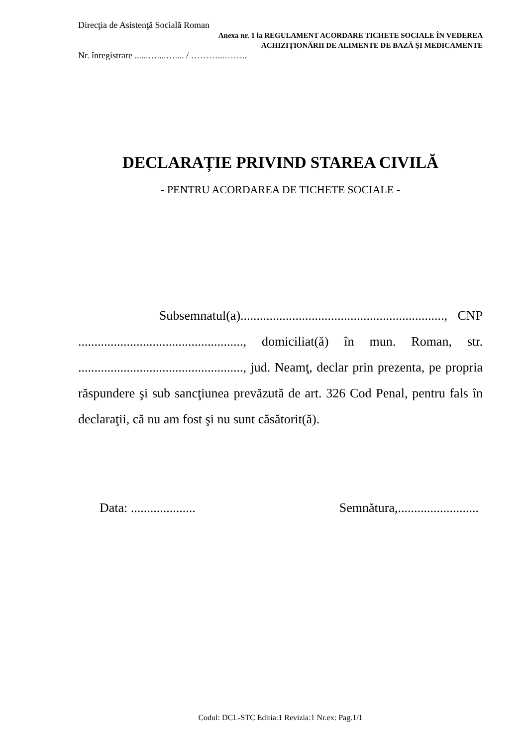Direcţia de Asistenţă Socială Roman
Anexa nr. 1 la REGULAMENT ACORDARE TICHETE SOCIALE ÎN VEDEREA
ACHIZIȚIONĂRII DE ALIMENTE DE BAZĂ ŞI MEDICAMENTE
Nr. înregistrare ......…....….... / ………...……..
DECLARAȚIE PRIVIND STAREA CIVILĂ
- PENTRU ACORDAREA DE TICHETE SOCIALE -
Subsemnatul(a)..............................................................., CNP ..................................................., domiciliat(ă) în mun. Roman, str. ..................................................., jud. Neamţ, declar prin prezenta, pe propria răspundere şi sub sancţiunea prevăzută de art. 326 Cod Penal, pentru fals în declaraţii, că nu am fost şi nu sunt căsătorit(ă).
Data: .................... Semnătura,.........................
Codul: DCL-STC Editia:1 Revizia:1 Nr.ex: Pag.1/1